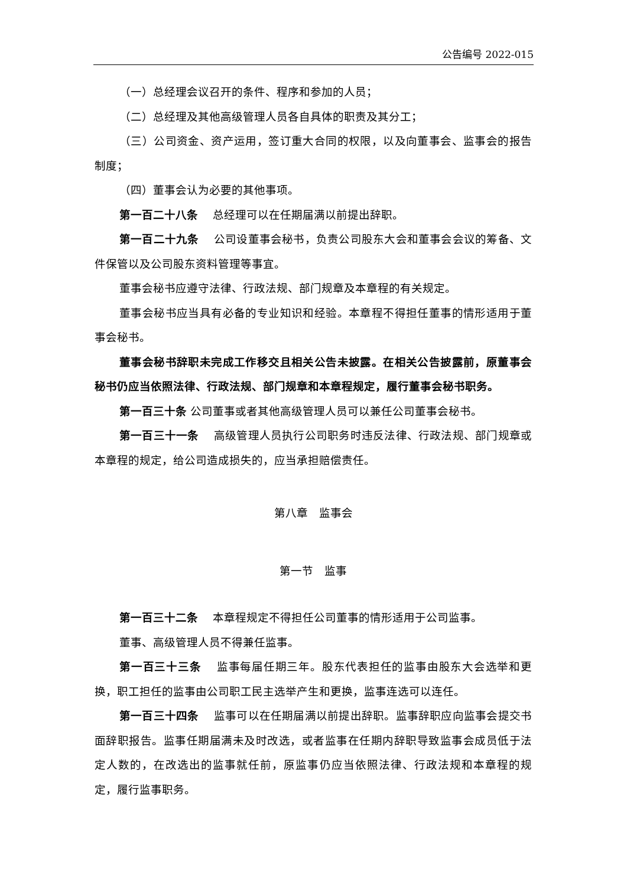公告编号 2022-015
（一）总经理会议召开的条件、程序和参加的人员；
（二）总经理及其他高级管理人员各自具体的职责及其分工；
（三）公司资金、资产运用，签订重大合同的权限，以及向董事会、监事会的报告制度；
（四）董事会认为必要的其他事项。
第一百二十八条　 总经理可以在任期届满以前提出辞职。
第一百二十九条　 公司设董事会秘书，负责公司股东大会和董事会会议的筹备、文件保管以及公司股东资料管理等事宜。
董事会秘书应遵守法律、行政法规、部门规章及本章程的有关规定。
董事会秘书应当具有必备的专业知识和经验。本章程不得担任董事的情形适用于董事会秘书。
董事会秘书辞职未完成工作移交且相关公告未披露。在相关公告披露前，原董事会秘书仍应当依照法律、行政法规、部门规章和本章程规定，履行董事会秘书职务。
第一百三十条 公司董事或者其他高级管理人员可以兼任公司董事会秘书。
第一百三十一条　 高级管理人员执行公司职务时违反法律、行政法规、部门规章或本章程的规定，给公司造成损失的，应当承担赔偿责任。
第八章　监事会
第一节　监事
第一百三十二条　 本章程规定不得担任公司董事的情形适用于公司监事。
董事、高级管理人员不得兼任监事。
第一百三十三条　 监事每届任期三年。股东代表担任的监事由股东大会选举和更换，职工担任的监事由公司职工民主选举产生和更换，监事连选可以连任。
第一百三十四条　 监事可以在任期届满以前提出辞职。监事辞职应向监事会提交书面辞职报告。监事任期届满未及时改选，或者监事在任期内辞职导致监事会成员低于法定人数的，在改选出的监事就任前，原监事仍应当依照法律、行政法规和本章程的规定，履行监事职务。